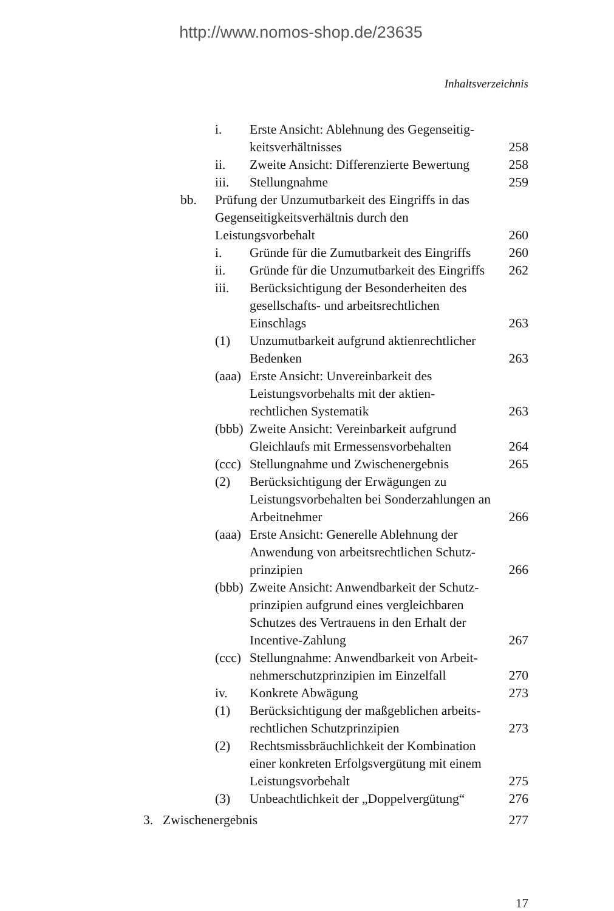http://www.nomos-shop.de/23635
Inhaltsverzeichnis
i. Erste Ansicht: Ablehnung des Gegenseitig-
keitsverhältnisses 258
ii. Zweite Ansicht: Differenzierte Bewertung 258
iii. Stellungnahme 259
bb. Prüfung der Unzumutbarkeit des Eingriffs in das Gegenseitigkeitsverhältnis durch den Leistungsvorbehalt 260
i. Gründe für die Zumutbarkeit des Eingriffs 260
ii. Gründe für die Unzumutbarkeit des Eingriffs 262
iii. Berücksichtigung der Besonderheiten des gesellschafts- und arbeitsrechtlichen Einschlags 263
(1) Unzumutbarkeit aufgrund aktienrechtlicher Bedenken 263
(aaa) Erste Ansicht: Unvereinbarkeit des Leistungsvorbehalts mit der aktien-
rechtlichen Systematik 263
(bbb) Zweite Ansicht: Vereinbarkeit aufgrund Gleichlaufs mit Ermessensvorbehalten 264
(ccc) Stellungnahme und Zwischenergebnis 265
(2) Berücksichtigung der Erwägungen zu Leistungsvorbehalten bei Sonderzahlungen an Arbeitnehmer 266
(aaa) Erste Ansicht: Generelle Ablehnung der Anwendung von arbeitsrechtlichen Schutz-
prinzipien 266
(bbb) Zweite Ansicht: Anwendbarkeit der Schutz-
prinzipien aufgrund eines vergleichbaren Schutzes des Vertrauens in den Erhalt der Incentive-Zahlung 267
(ccc) Stellungnahme: Anwendbarkeit von Arbeit-
nehmerschutzprinzipien im Einzelfall 270
iv. Konkrete Abwägung 273
(1) Berücksichtigung der maßgeblichen arbeits-
rechtlichen Schutzprinzipien 273
(2) Rechtsmissbräuchlichkeit der Kombination einer konkreten Erfolgsvergütung mit einem Leistungsvorbehalt 275
(3) Unbeachtlichkeit der „Doppelvergütung“276
3. Zwischenergebnis 277
17